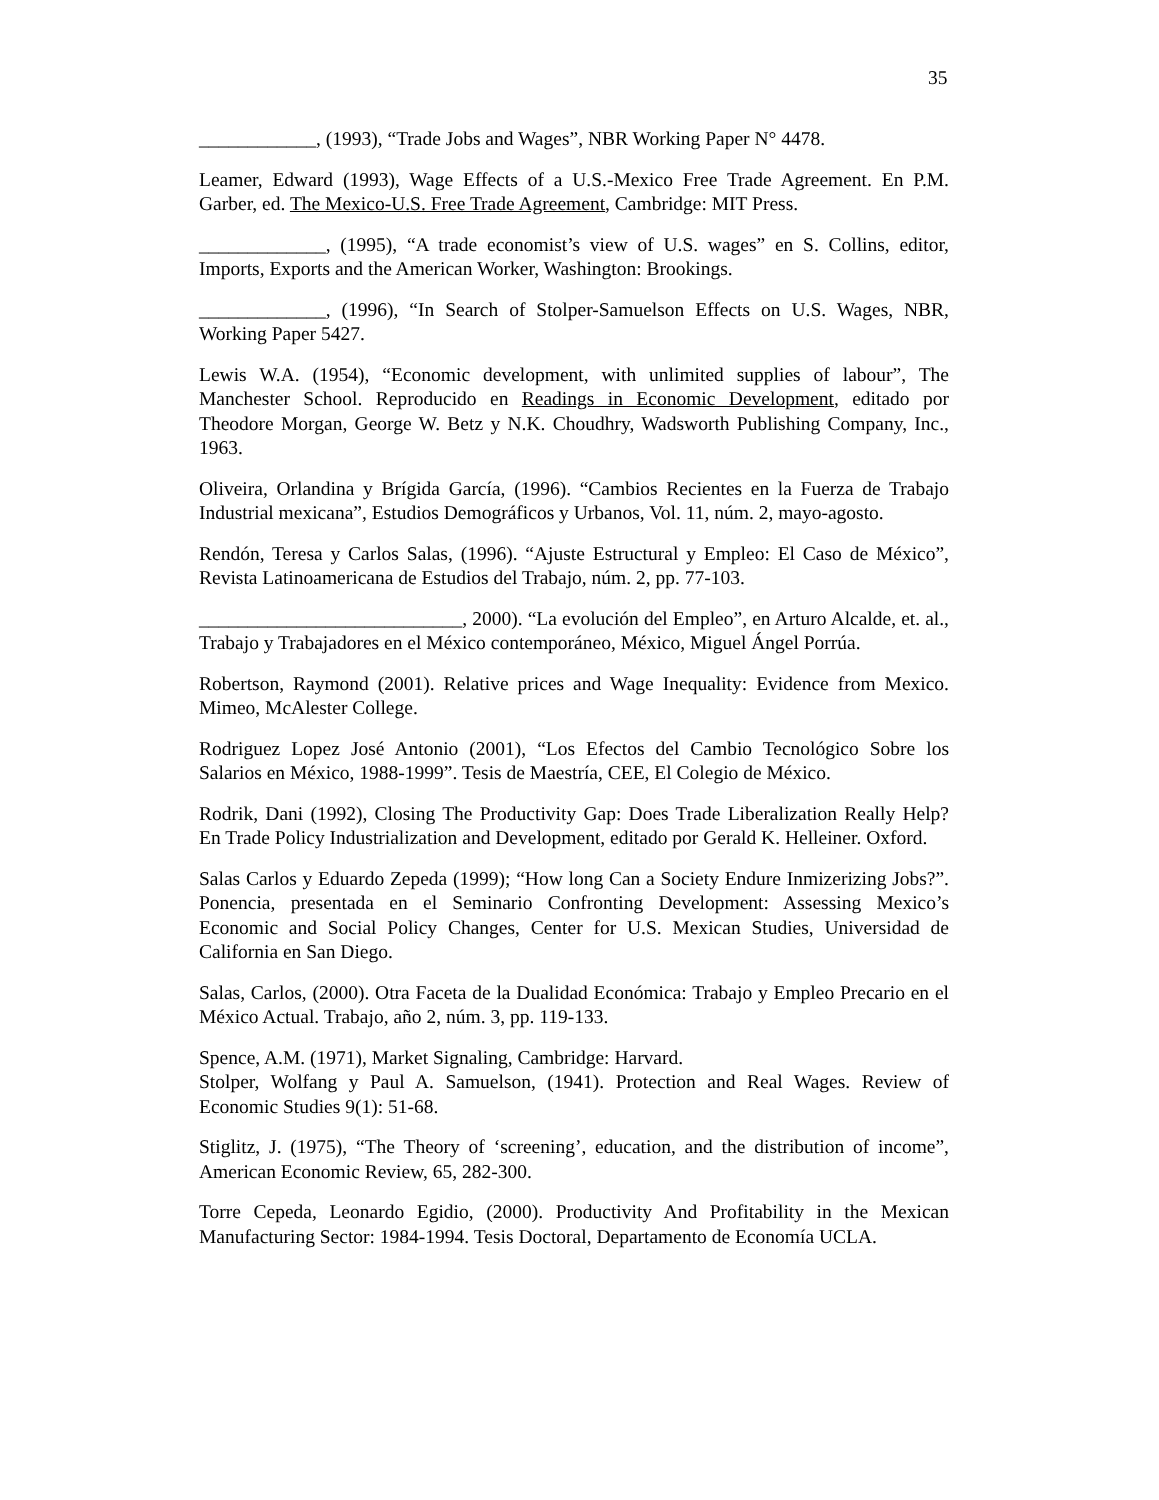35
____________, (1993), “Trade Jobs and Wages”, NBR Working Paper N° 4478.
Leamer, Edward (1993), Wage Effects of a U.S.-Mexico Free Trade Agreement. En P.M. Garber, ed. The Mexico-U.S. Free Trade Agreement, Cambridge: MIT Press.
_____________, (1995), “A trade economist’s view of U.S. wages” en S. Collins, editor, Imports, Exports and the American Worker, Washington: Brookings.
_____________, (1996), “In Search of Stolper-Samuelson Effects on U.S. Wages, NBR, Working Paper 5427.
Lewis W.A. (1954), “Economic development, with unlimited supplies of labour”, The Manchester School. Reproducido en Readings in Economic Development, editado por Theodore Morgan, George W. Betz y N.K. Choudhry, Wadsworth Publishing Company, Inc., 1963.
Oliveira, Orlandina y Brígida García, (1996). “Cambios Recientes en la Fuerza de Trabajo Industrial mexicana”, Estudios Demográficos y Urbanos, Vol. 11, núm. 2, mayo-agosto.
Rendón, Teresa y Carlos Salas, (1996). “Ajuste Estructural y Empleo: El Caso de México”, Revista Latinoamericana de Estudios del Trabajo, núm. 2, pp. 77-103.
___________________________, 2000). “La evolución del Empleo”, en Arturo Alcalde, et. al., Trabajo y Trabajadores en el México contemporáneo, México, Miguel Ángel Porrúa.
Robertson, Raymond (2001). Relative prices and Wage Inequality: Evidence from Mexico. Mimeo, McAlester College.
Rodriguez Lopez José Antonio (2001), “Los Efectos del Cambio Tecnológico Sobre los Salarios en México, 1988-1999”. Tesis de Maestría, CEE, El Colegio de México.
Rodrik, Dani (1992), Closing The Productivity Gap: Does Trade Liberalization Really Help? En Trade Policy Industrialization and Development, editado por Gerald K. Helleiner. Oxford.
Salas Carlos y Eduardo Zepeda (1999); “How long Can a Society Endure Inmizerizing Jobs?”. Ponencia, presentada en el Seminario Confronting Development: Assessing Mexico’s Economic and Social Policy Changes, Center for U.S. Mexican Studies, Universidad de California en San Diego.
Salas, Carlos, (2000). Otra Faceta de la Dualidad Económica: Trabajo y Empleo Precario en el México Actual. Trabajo, año 2, núm. 3, pp. 119-133.
Spence, A.M. (1971), Market Signaling, Cambridge: Harvard.
Stolper, Wolfang y Paul A. Samuelson, (1941). Protection and Real Wages. Review of Economic Studies 9(1): 51-68.
Stiglitz, J. (1975), “The Theory of ‘screening’, education, and the distribution of income”, American Economic Review, 65, 282-300.
Torre Cepeda, Leonardo Egidio, (2000). Productivity And Profitability in the Mexican Manufacturing Sector: 1984-1994. Tesis Doctoral, Departamento de Economía UCLA.